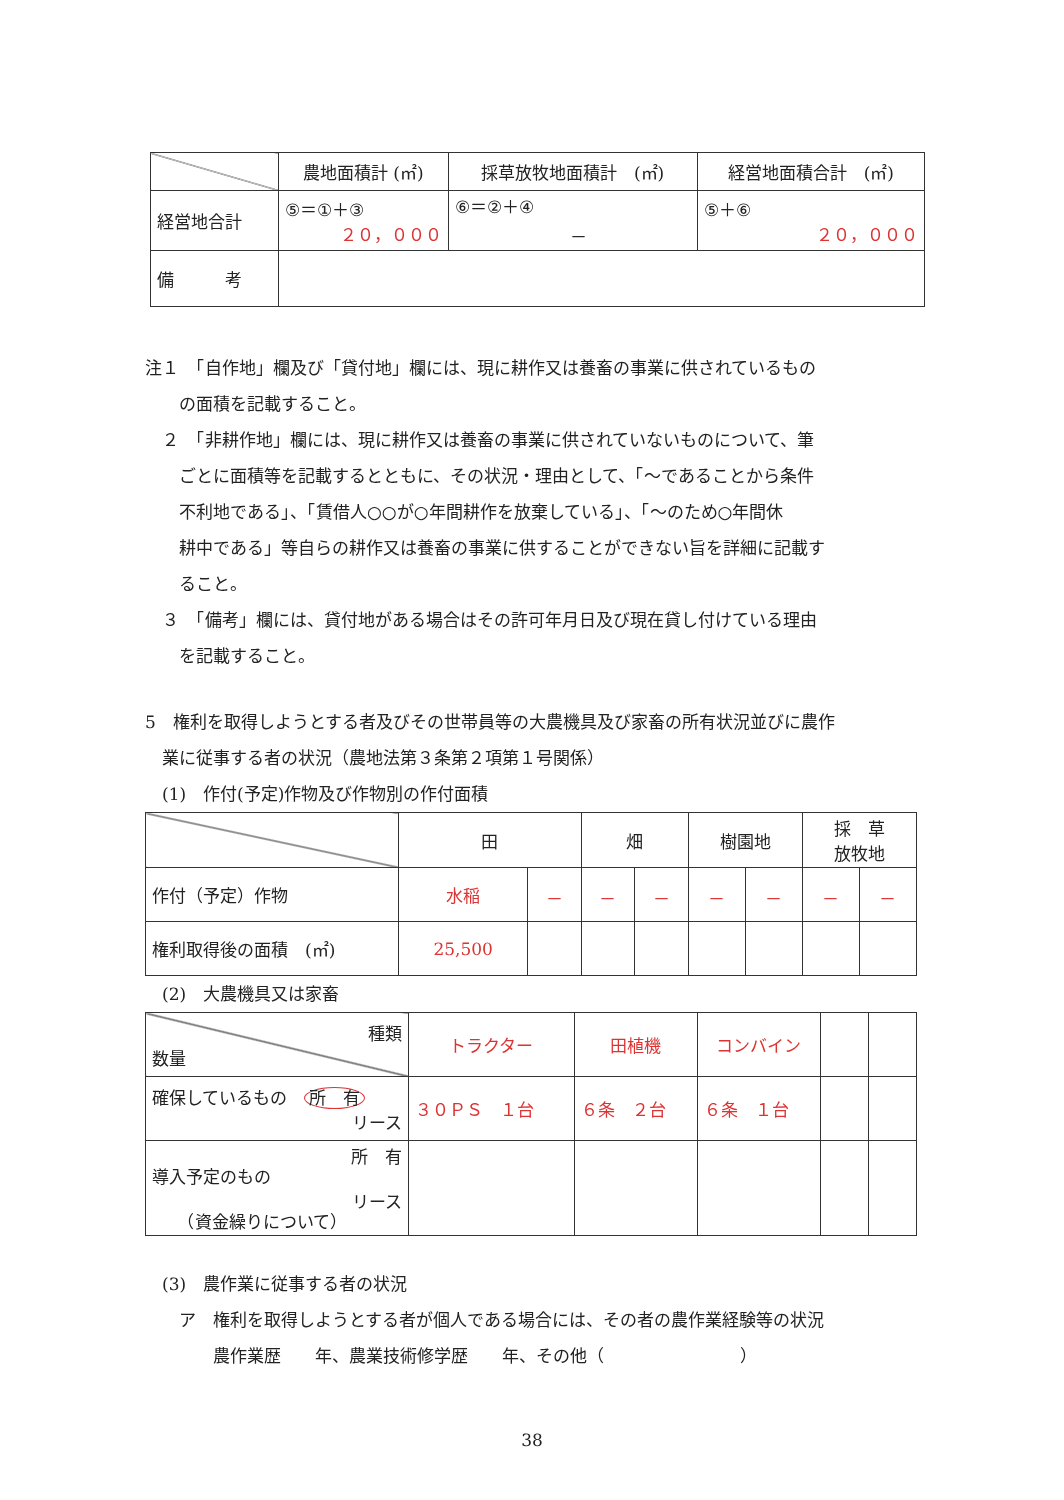| | 農地面積計 (㎡) | 採草放牧地面積計 (㎡) | 経営地面積合計 (㎡) |
| 経営地合計 | ⑤＝①＋③ ２０，０００ | ⑥＝②＋④ － | ⑤＋⑥ ２０，０００ |
| 備 考 | | | |
注１　「自作地」欄及び「貸付地」欄には、現に耕作又は養畜の事業に供されているもの
　　の面積を記載すること。
　２　「非耕作地」欄には、現に耕作又は養畜の事業に供されていないものについて、筆
　　ごとに面積等を記載するとともに、その状況・理由として、「～であることから条件
　　不利地である」、「賃借人○○が○年間耕作を放棄している」、「～のため○年間休
　　耕中である」等自らの耕作又は養畜の事業に供することができない旨を詳細に記載す
　　ること。
　３　「備考」欄には、貸付地がある場合はその許可年月日及び現在貸し付けている理由
　　を記載すること。
5　権利を取得しようとする者及びその世帯員等の大農機具及び家畜の所有状況並びに農作
　業に従事する者の状況（農地法第３条第２項第１号関係）
　(1)　作付(予定)作物及び作物別の作付面積
| | 田 | | 畑 | | 樹園地 | | 採 草 放牧地 | |
| 作付（予定）作物 | 水稲 | － | － | － | － | － | － | － |
| 権利取得後の面積 (㎡) | 25,500 | | | | | | | |
　(2)　大農機具又は家畜
| 種類 数量 | トラクター | 田植機 | コンバイン | | |
| 確保しているもの 所 有 リース | ３０ＰＳ １台 | ６条 ２台 | ６条 １台 | | |
| 所 有 導入予定のもの リース （資金繰りについて） | | | | | |
　(3)　農作業に従事する者の状況
　　ア　権利を取得しようとする者が個人である場合には、その者の農作業経験等の状況
　　　　農作業歴　　年、農業技術修学歴　　年、その他（　　　　　　　　）
38